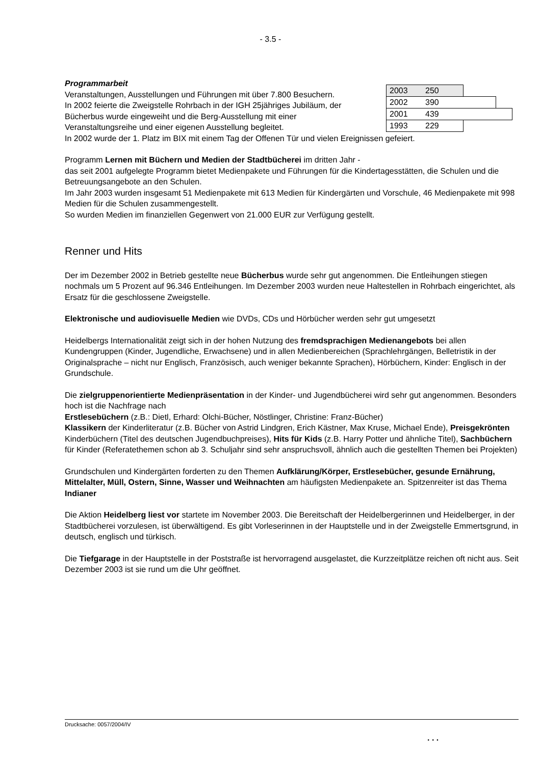- 3.5 -
Programmarbeit
Veranstaltungen, Ausstellungen und Führungen mit über 7.800 Besuchern.
In 2002 feierte die Zweigstelle Rohrbach in der IGH 25jähriges Jubiläum, der Bücherbus wurde eingeweiht und die Berg-Ausstellung mit einer Veranstaltungsreihe und einer eigenen Ausstellung begleitet.
2003 250
2002 390
2001 439
1993 229
In 2002 wurde der 1. Platz im BIX mit einem Tag der Offenen Tür und vielen Ereignissen gefeiert.
Programm Lernen mit Büchern und Medien der Stadtbücherei im dritten Jahr -
das seit 2001 aufgelegte Programm bietet Medienpakete und Führungen für die Kindertagesstätten, die Schulen und die Betreuungsangebote an den Schulen.
Im Jahr 2003 wurden insgesamt 51 Medienpakete mit 613 Medien für Kindergärten und Vorschule, 46 Medienpakete mit 998 Medien für die Schulen zusammengestellt.
So wurden Medien im finanziellen Gegenwert von 21.000 EUR zur Verfügung gestellt.
Renner und Hits
Der im Dezember 2002 in Betrieb gestellte neue Bücherbus wurde sehr gut angenommen. Die Entleihungen stiegen nochmals um 5 Prozent auf 96.346 Entleihungen. Im Dezember 2003 wurden neue Haltestellen in Rohrbach eingerichtet, als Ersatz für die geschlossene Zweigstelle.
Elektronische und audiovisuelle Medien wie DVDs, CDs und Hörbücher werden sehr gut umgesetzt
Heidelbergs Internationalität zeigt sich in der hohen Nutzung des fremdsprachigen Medienangebots bei allen Kundengruppen (Kinder, Jugendliche, Erwachsene) und in allen Medienbereichen (Sprachlehrgängen, Belletristik in der Originalsprache – nicht nur Englisch, Französisch, auch weniger bekannte Sprachen), Hörbüchern, Kinder: Englisch in der Grundschule.
Die zielgruppenorientierte Medienpräsentation in der Kinder- und Jugendbücherei wird sehr gut angenommen. Besonders hoch ist die Nachfrage nach
Erstlesebüchern (z.B.: Dietl, Erhard: Olchi-Bücher, Nöstlinger, Christine: Franz-Bücher)
Klassikern der Kinderliteratur (z.B. Bücher von Astrid Lindgren, Erich Kästner, Max Kruse, Michael Ende), Preisgekrönten Kinderbüchern (Titel des deutschen Jugendbuchpreises), Hits für Kids (z.B. Harry Potter und ähnliche Titel), Sachbüchern für Kinder (Referatethemen schon ab 3. Schuljahr sind sehr anspruchsvoll, ähnlich auch die gestellten Themen bei Projekten)
Grundschulen und Kindergärten forderten zu den Themen Aufklärung/Körper, Erstlesebücher, gesunde Ernährung, Mittelalter, Müll, Ostern, Sinne, Wasser und Weihnachten am häufigsten Medienpakete an. Spitzenreiter ist das Thema Indianer
Die Aktion Heidelberg liest vor startete im November 2003. Die Bereitschaft der Heidelbergerinnen und Heidelberger, in der Stadtbücherei vorzulesen, ist überwältigend. Es gibt Vorleserinnen in der Hauptstelle und in der Zweigstelle Emmertsgrund, in deutsch, englisch und türkisch.
Die Tiefgarage in der Hauptstelle in der Poststraße ist hervorragend ausgelastet, die Kurzzeitplätze reichen oft nicht aus. Seit Dezember 2003 ist sie rund um die Uhr geöffnet.
Drucksache: 0057/2004/IV
. . .